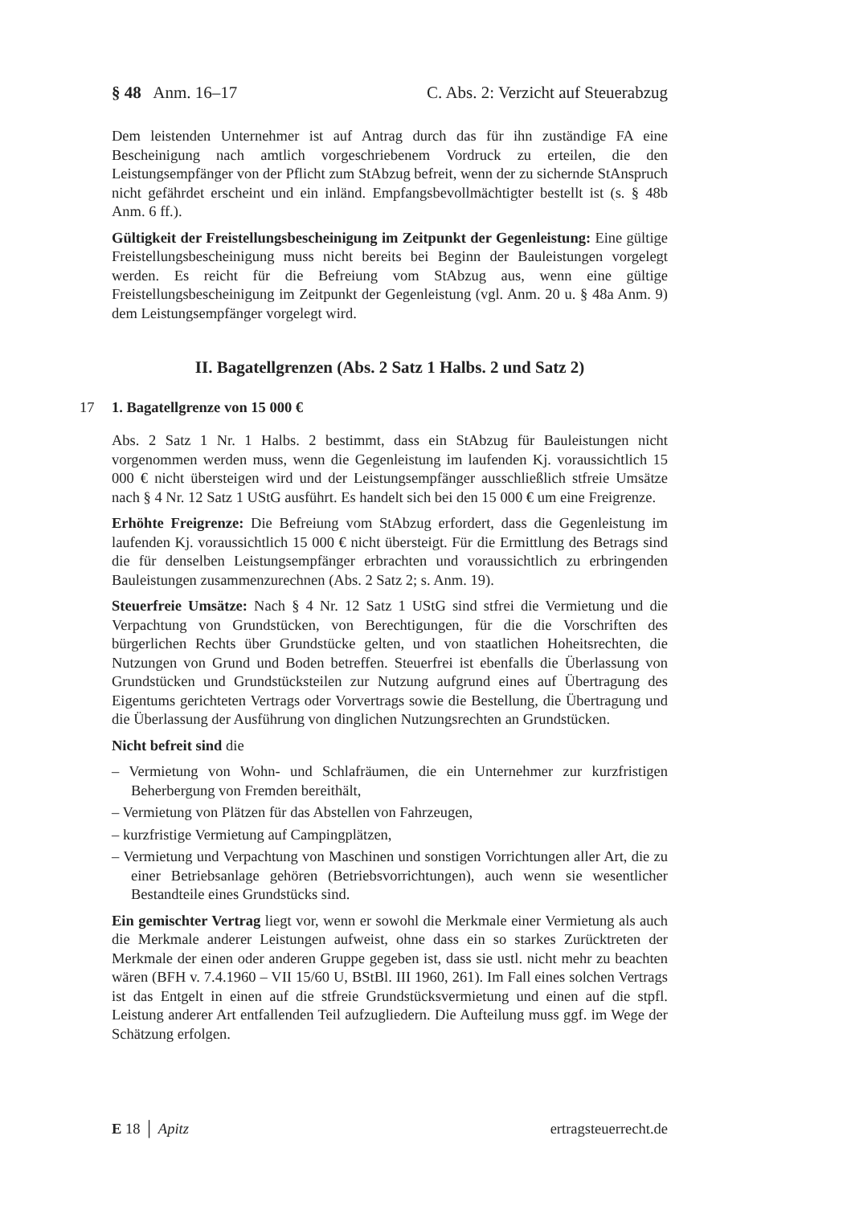§ 48 Anm. 16–17 C. Abs. 2: Verzicht auf Steuerabzug
Dem leistenden Unternehmer ist auf Antrag durch das für ihn zuständige FA eine Bescheinigung nach amtlich vorgeschriebenem Vordruck zu erteilen, die den Leistungsempfänger von der Pflicht zum StAbzug befreit, wenn der zu sichernde StAnspruch nicht gefährdet erscheint und ein inländ. Empfangsbevollmächtigter bestellt ist (s. § 48b Anm. 6 ff.).
Gültigkeit der Freistellungsbescheinigung im Zeitpunkt der Gegenleistung: Eine gültige Freistellungsbescheinigung muss nicht bereits bei Beginn der Bauleistungen vorgelegt werden. Es reicht für die Befreiung vom StAbzug aus, wenn eine gültige Freistellungsbescheinigung im Zeitpunkt der Gegenleistung (vgl. Anm. 20 u. § 48a Anm. 9) dem Leistungsempfänger vorgelegt wird.
II. Bagatellgrenzen (Abs. 2 Satz 1 Halbs. 2 und Satz 2)
17 1. Bagatellgrenze von 15 000 €
Abs. 2 Satz 1 Nr. 1 Halbs. 2 bestimmt, dass ein StAbzug für Bauleistungen nicht vorgenommen werden muss, wenn die Gegenleistung im laufenden Kj. voraussichtlich 15 000 € nicht übersteigen wird und der Leistungsempfänger ausschließlich stfreie Umsätze nach § 4 Nr. 12 Satz 1 UStG ausführt. Es handelt sich bei den 15 000 € um eine Freigrenze.
Erhöhte Freigrenze: Die Befreiung vom StAbzug erfordert, dass die Gegenleistung im laufenden Kj. voraussichtlich 15 000 € nicht übersteigt. Für die Ermittlung des Betrags sind die für denselben Leistungsempfänger erbrachten und voraussichtlich zu erbringenden Bauleistungen zusammenzurechnen (Abs. 2 Satz 2; s. Anm. 19).
Steuerfreie Umsätze: Nach § 4 Nr. 12 Satz 1 UStG sind stfrei die Vermietung und die Verpachtung von Grundstücken, von Berechtigungen, für die die Vorschriften des bürgerlichen Rechts über Grundstücke gelten, und von staatlichen Hoheitsrechten, die Nutzungen von Grund und Boden betreffen. Steuerfrei ist ebenfalls die Überlassung von Grundstücken und Grundstücksteilen zur Nutzung aufgrund eines auf Übertragung des Eigentums gerichteten Vertrags oder Vorvertrags sowie die Bestellung, die Übertragung und die Überlassung der Ausführung von dinglichen Nutzungsrechten an Grundstücken.
Nicht befreit sind die
– Vermietung von Wohn- und Schlafräumen, die ein Unternehmer zur kurzfristigen Beherbergung von Fremden bereithält,
– Vermietung von Plätzen für das Abstellen von Fahrzeugen,
– kurzfristige Vermietung auf Campingplätzen,
– Vermietung und Verpachtung von Maschinen und sonstigen Vorrichtungen aller Art, die zu einer Betriebsanlage gehören (Betriebsvorrichtungen), auch wenn sie wesentlicher Bestandteile eines Grundstücks sind.
Ein gemischter Vertrag liegt vor, wenn er sowohl die Merkmale einer Vermietung als auch die Merkmale anderer Leistungen aufweist, ohne dass ein so starkes Zurücktreten der Merkmale der einen oder anderen Gruppe gegeben ist, dass sie ustl. nicht mehr zu beachten wären (BFH v. 7.4.1960 – VII 15/60 U, BStBl. III 1960, 261). Im Fall eines solchen Vertrags ist das Entgelt in einen auf die stfreie Grundstücksvermietung und einen auf die stpfl. Leistung anderer Art entfallenden Teil aufzugliedern. Die Aufteilung muss ggf. im Wege der Schätzung erfolgen.
E 18 │ Apitz ertragsteuerrecht.de